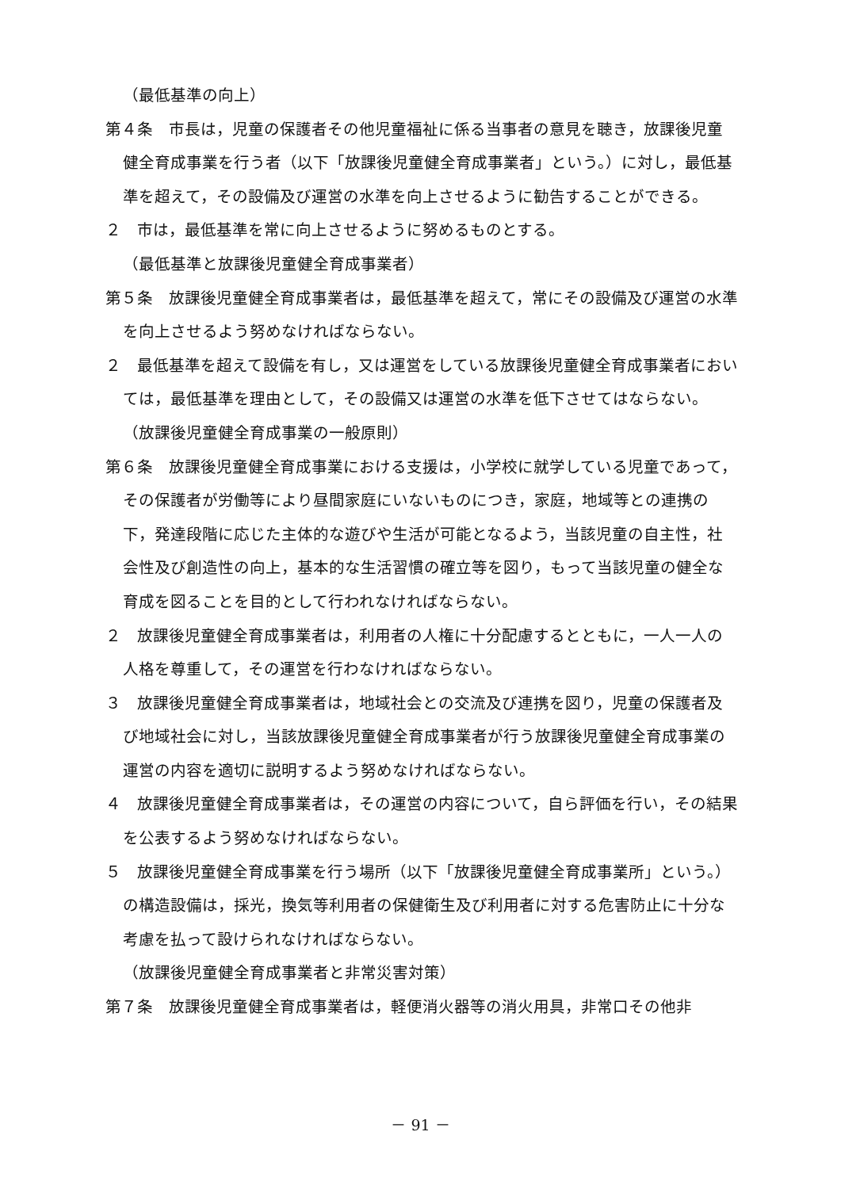（最低基準の向上）
第４条　市長は，児童の保護者その他児童福祉に係る当事者の意見を聴き，放課後児童健全育成事業を行う者（以下「放課後児童健全育成事業者」という。）に対し，最低基準を超えて，その設備及び運営の水準を向上させるように勧告することができる。
２　市は，最低基準を常に向上させるように努めるものとする。
（最低基準と放課後児童健全育成事業者）
第５条　放課後児童健全育成事業者は，最低基準を超えて，常にその設備及び運営の水準を向上させるよう努めなければならない。
２　最低基準を超えて設備を有し，又は運営をしている放課後児童健全育成事業者においては，最低基準を理由として，その設備又は運営の水準を低下させてはならない。
（放課後児童健全育成事業の一般原則）
第６条　放課後児童健全育成事業における支援は，小学校に就学している児童であって，その保護者が労働等により昼間家庭にいないものにつき，家庭，地域等との連携の下，発達段階に応じた主体的な遊びや生活が可能となるよう，当該児童の自主性，社会性及び創造性の向上，基本的な生活習慣の確立等を図り，もって当該児童の健全な育成を図ることを目的として行われなければならない。
２　放課後児童健全育成事業者は，利用者の人権に十分配慮するとともに，一人一人の人格を尊重して，その運営を行わなければならない。
３　放課後児童健全育成事業者は，地域社会との交流及び連携を図り，児童の保護者及び地域社会に対し，当該放課後児童健全育成事業者が行う放課後児童健全育成事業の運営の内容を適切に説明するよう努めなければならない。
４　放課後児童健全育成事業者は，その運営の内容について，自ら評価を行い，その結果を公表するよう努めなければならない。
５　放課後児童健全育成事業を行う場所（以下「放課後児童健全育成事業所」という。）の構造設備は，採光，換気等利用者の保健衛生及び利用者に対する危害防止に十分な考慮を払って設けられなければならない。
（放課後児童健全育成事業者と非常災害対策）
第７条　放課後児童健全育成事業者は，軽便消火器等の消火用具，非常口その他非
－ 91 －